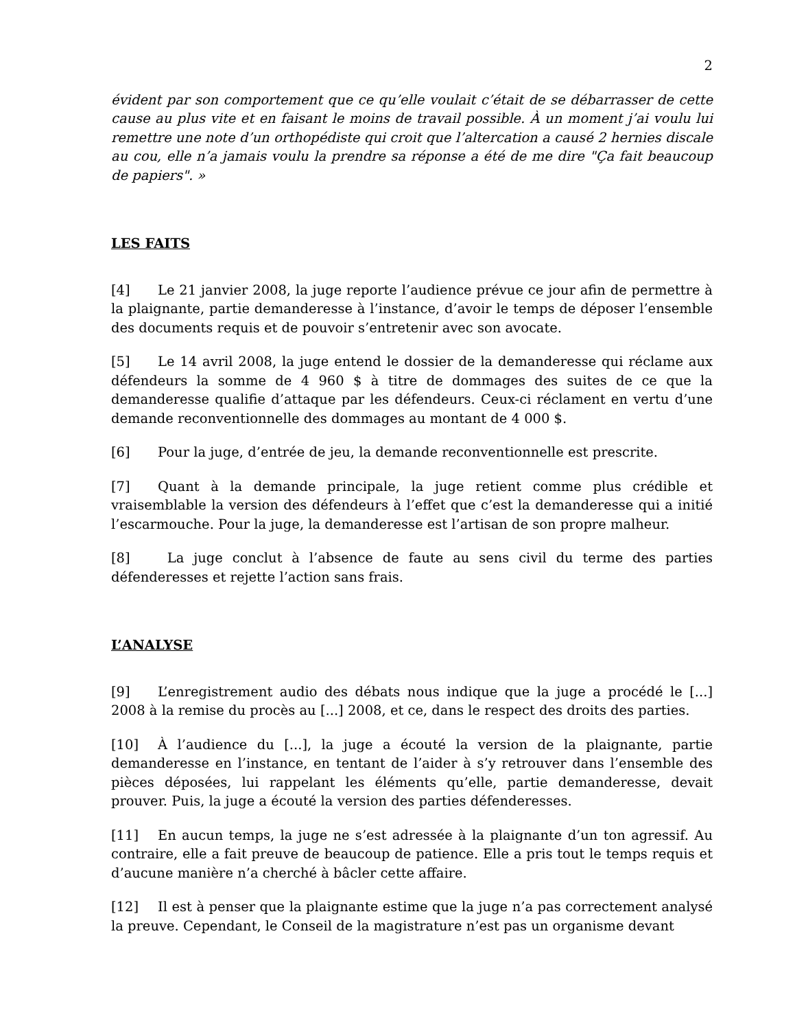2
évident par son comportement que ce qu’elle voulait c’était de se débarrasser de cette cause au plus vite et en faisant le moins de travail possible. À un moment j’ai voulu lui remettre une note d’un orthopédiste qui croit que l’altercation a causé 2 hernies discale au cou, elle n’a jamais voulu la prendre sa réponse a été de me dire "Ça fait beaucoup de papiers". »
LES FAITS
[4] Le 21 janvier 2008, la juge reporte l’audience prévue ce jour afin de permettre à la plaignante, partie demanderesse à l’instance, d’avoir le temps de déposer l’ensemble des documents requis et de pouvoir s’entretenir avec son avocate.
[5] Le 14 avril 2008, la juge entend le dossier de la demanderesse qui réclame aux défendeurs la somme de 4 960 $ à titre de dommages des suites de ce que la demanderesse qualifie d’attaque par les défendeurs. Ceux-ci réclament en vertu d’une demande reconventionnelle des dommages au montant de 4 000 $.
[6] Pour la juge, d’entrée de jeu, la demande reconventionnelle est prescrite.
[7] Quant à la demande principale, la juge retient comme plus crédible et vraisemblable la version des défendeurs à l’effet que c’est la demanderesse qui a initié l’escarmouche. Pour la juge, la demanderesse est l’artisan de son propre malheur.
[8] La juge conclut à l’absence de faute au sens civil du terme des parties défenderesses et rejette l’action sans frais.
L’ANALYSE
[9] L’enregistrement audio des débats nous indique que la juge a procédé le [...] 2008 à la remise du procès au [...] 2008, et ce, dans le respect des droits des parties.
[10] À l’audience du [...], la juge a écouté la version de la plaignante, partie demanderesse en l’instance, en tentant de l’aider à s’y retrouver dans l’ensemble des pièces déposées, lui rappelant les éléments qu’elle, partie demanderesse, devait prouver. Puis, la juge a écouté la version des parties défenderesses.
[11] En aucun temps, la juge ne s’est adressée à la plaignante d’un ton agressif. Au contraire, elle a fait preuve de beaucoup de patience. Elle a pris tout le temps requis et d’aucune manière n’a cherché à bâcler cette affaire.
[12] Il est à penser que la plaignante estime que la juge n’a pas correctement analysé la preuve. Cependant, le Conseil de la magistrature n’est pas un organisme devant